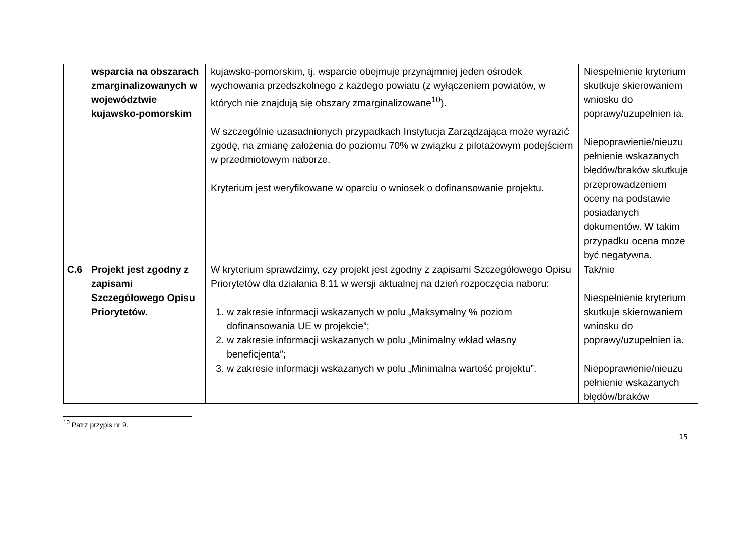| | wsparcia na obszarach zmarginalizowanych w województwie kujawsko-pomorskim | kujawsko-pomorskim, tj. wsparcie obejmuje przynajmniej jeden ośrodek wychowania przedszkolnego z każdego powiatu (z wyłączeniem powiatów, w których nie znajdują się obszary zmarginalizowane<sup>10</sup>). W szczególnie uzasadnionych przypadkach Instytucja Zarządzająca może wyrazić zgodę, na zmianę założenia do poziomu 70% w związku z pilotażowym podejściem w przedmiotowym naborze. Kryterium jest weryfikowane w oparciu o wniosek o dofinansowanie projektu. | Niespełnienie kryterium skutkuje skierowaniem wniosku do poprawy/uzupełnien ia. Niepoprawienie/nieuzu pełnienie wskazanych błędów/braków skutkuje przeprowadzeniem oceny na podstawie posiadanych dokumentów. W takim przypadku ocena może być negatywna. |
| C.6 | Projekt jest zgodny z zapisami Szczegółowego Opisu Priorytetów. | W kryterium sprawdzimy, czy projekt jest zgodny z zapisami Szczegółowego Opisu Priorytetów dla działania 8.11 w wersji aktualnej na dzień rozpoczęcia naboru: 1. w zakresie informacji wskazanych w polu „Maksymalny % poziom dofinansowania UE w projekcie”; 2. w zakresie informacji wskazanych w polu „Minimalny wkład własny beneficjenta”; 3. w zakresie informacji wskazanych w polu „Minimalna wartość projektu”. | Tak/nie Niespełnienie kryterium skutkuje skierowaniem wniosku do poprawy/uzupełnien ia. Niepoprawienie/nieuzu pełnienie wskazanych błędów/braków |
<sup>10</sup> Patrz przypis nr 9.
15